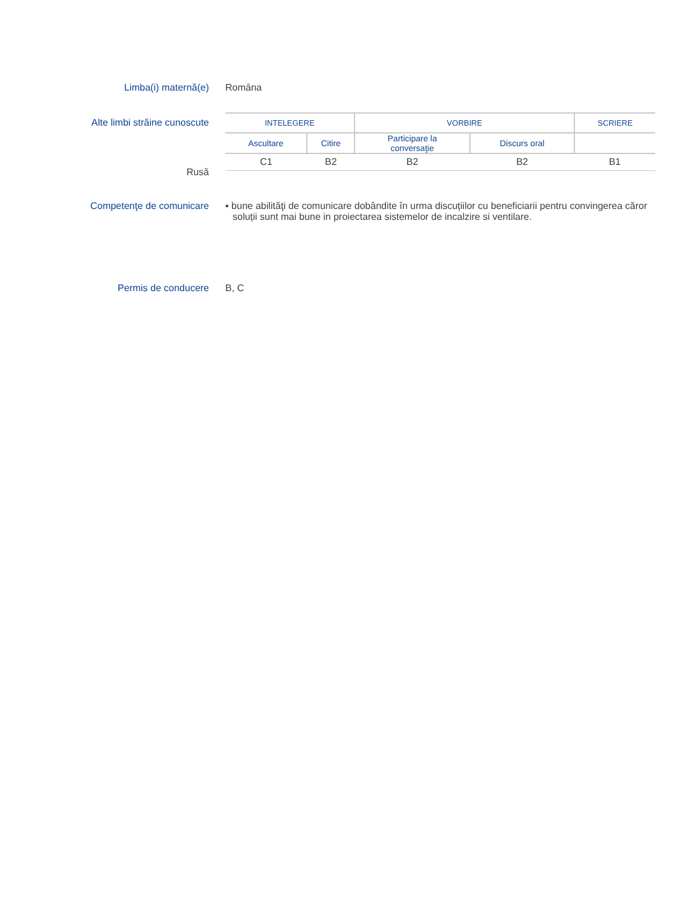Limba(i) maternă(e) Romȃna
Alte limbi străine cunoscute
Rusă
| INTELEGERE | | VORBIRE | | SCRIERE |
| Ascultare | Citire | Participare la conversaţie | Discurs oral | |
| C1 | B2 | B2 | B2 | B1 |
Competenţe de comunicare ▪ bune abilităţi de comunicare dobândite în urma discuțiilor cu beneficiarii pentru convingerea căror soluții sunt mai bune in proiectarea sistemelor de incalzire si ventilare.
Permis de conducere B, C